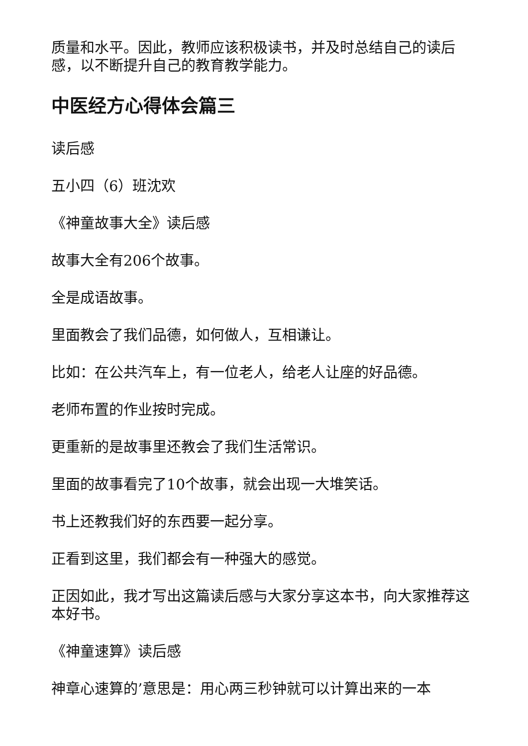质量和水平。因此，教师应该积极读书，并及时总结自己的读后感，以不断提升自己的教育教学能力。
中医经方心得体会篇三
读后感
五小四（6）班沈欢
《神童故事大全》读后感
故事大全有206个故事。
全是成语故事。
里面教会了我们品德，如何做人，互相谦让。
比如：在公共汽车上，有一位老人，给老人让座的好品德。
老师布置的作业按时完成。
更重新的是故事里还教会了我们生活常识。
里面的故事看完了10个故事，就会出现一大堆笑话。
书上还教我们好的东西要一起分享。
正看到这里，我们都会有一种强大的感觉。
正因如此，我才写出这篇读后感与大家分享这本书，向大家推荐这本好书。
《神童速算》读后感
神章心速算的’意思是：用心两三秒钟就可以计算出来的一本